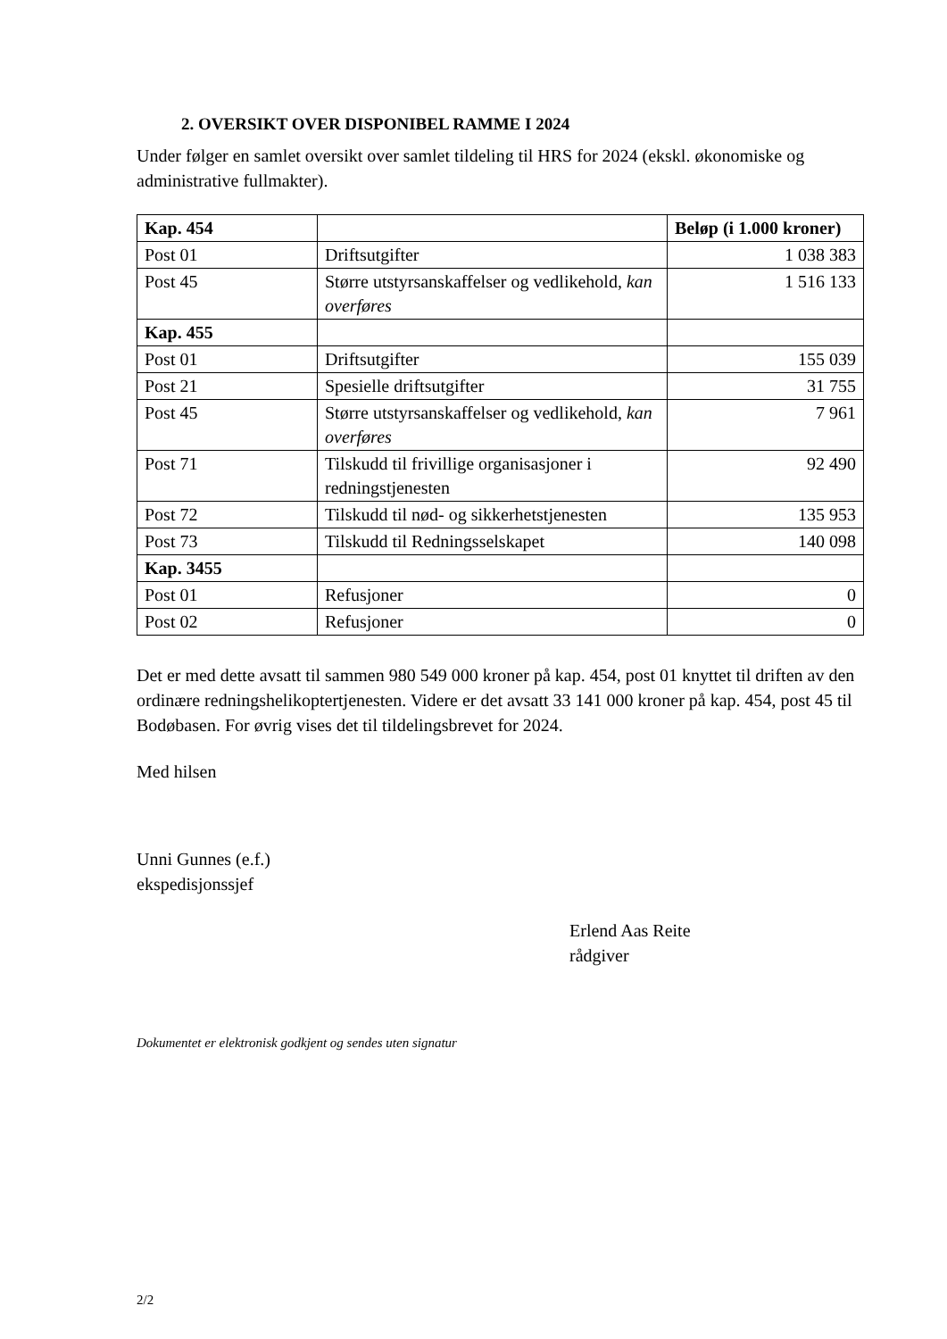2. OVERSIKT OVER DISPONIBEL RAMME I 2024
Under følger en samlet oversikt over samlet tildeling til HRS for 2024 (ekskl. økonomiske og administrative fullmakter).
| Kap. 454 | | Beløp (i 1.000 kroner) |
| --- | --- | --- |
| Post 01 | Driftsutgifter | 1 038 383 |
| Post 45 | Større utstyrsanskaffelser og vedlikehold, kan overføres | 1 516 133 |
| Kap. 455 | | |
| Post 01 | Driftsutgifter | 155 039 |
| Post 21 | Spesielle driftsutgifter | 31 755 |
| Post 45 | Større utstyrsanskaffelser og vedlikehold, kan overføres | 7 961 |
| Post 71 | Tilskudd til frivillige organisasjoner i redningstjenesten | 92 490 |
| Post 72 | Tilskudd til nød- og sikkerhetstjenesten | 135 953 |
| Post 73 | Tilskudd til Redningsselskapet | 140 098 |
| Kap. 3455 | | |
| Post 01 | Refusjoner | 0 |
| Post 02 | Refusjoner | 0 |
Det er med dette avsatt til sammen 980 549 000 kroner på kap. 454, post 01 knyttet til driften av den ordinære redningshelikoptertjenesten. Videre er det avsatt 33 141 000 kroner på kap. 454, post 45 til Bodøbasen. For øvrig vises det til tildelingsbrevet for 2024.
Med hilsen
Unni Gunnes (e.f.)
ekspedisjonssjef
Erlend Aas Reite
rådgiver
Dokumentet er elektronisk godkjent og sendes uten signatur
2/2